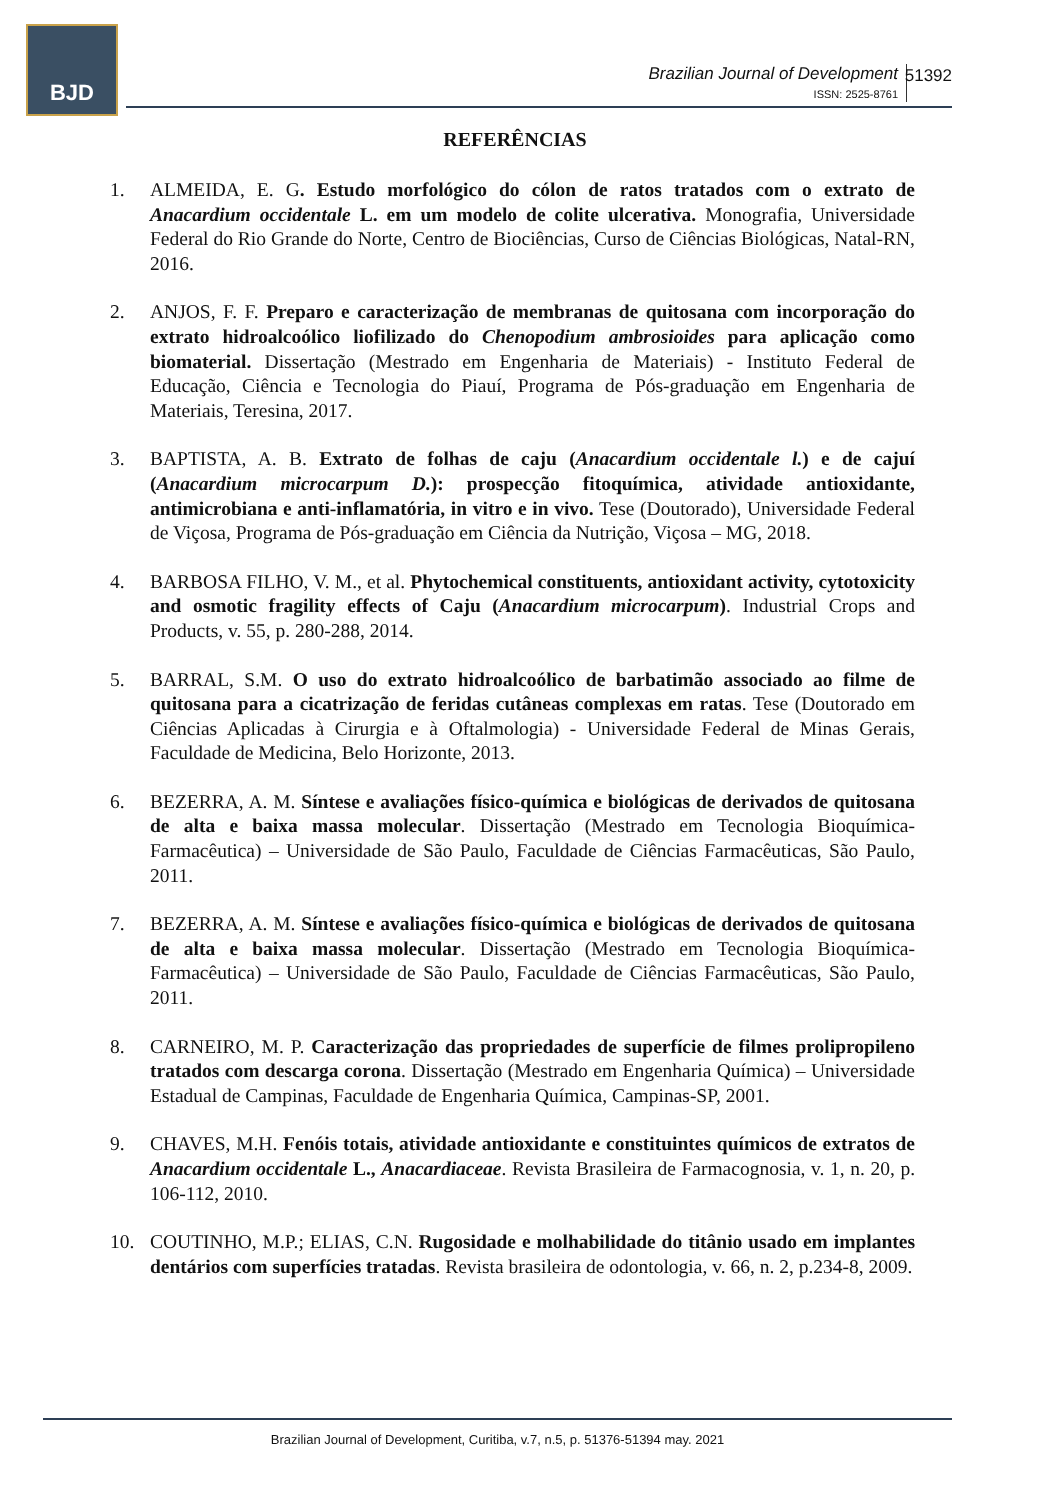BJD
Brazilian Journal of Development
ISSN: 2525-8761
51392
REFERÊNCIAS
1. ALMEIDA, E. G. Estudo morfológico do cólon de ratos tratados com o extrato de Anacardium occidentale L. em um modelo de colite ulcerativa. Monografia, Universidade Federal do Rio Grande do Norte, Centro de Biociências, Curso de Ciências Biológicas, Natal-RN, 2016.
2. ANJOS, F. F. Preparo e caracterização de membranas de quitosana com incorporação do extrato hidroalcoólico liofilizado do Chenopodium ambrosioides para aplicação como biomaterial. Dissertação (Mestrado em Engenharia de Materiais) - Instituto Federal de Educação, Ciência e Tecnologia do Piauí, Programa de Pós-graduação em Engenharia de Materiais, Teresina, 2017.
3. BAPTISTA, A. B. Extrato de folhas de caju (Anacardium occidentale l.) e de cajuí (Anacardium microcarpum D.): prospecção fitoquímica, atividade antioxidante, antimicrobiana e anti-inflamatória, in vitro e in vivo. Tese (Doutorado), Universidade Federal de Viçosa, Programa de Pós-graduação em Ciência da Nutrição, Viçosa – MG, 2018.
4. BARBOSA FILHO, V. M., et al. Phytochemical constituents, antioxidant activity, cytotoxicity and osmotic fragility effects of Caju (Anacardium microcarpum). Industrial Crops and Products, v. 55, p. 280-288, 2014.
5. BARRAL, S.M. O uso do extrato hidroalcoólico de barbatimão associado ao filme de quitosana para a cicatrização de feridas cutâneas complexas em ratas. Tese (Doutorado em Ciências Aplicadas à Cirurgia e à Oftalmologia) - Universidade Federal de Minas Gerais, Faculdade de Medicina, Belo Horizonte, 2013.
6. BEZERRA, A. M. Síntese e avaliações físico-química e biológicas de derivados de quitosana de alta e baixa massa molecular. Dissertação (Mestrado em Tecnologia Bioquímica-Farmacêutica) – Universidade de São Paulo, Faculdade de Ciências Farmacêuticas, São Paulo, 2011.
7. BEZERRA, A. M. Síntese e avaliações físico-química e biológicas de derivados de quitosana de alta e baixa massa molecular. Dissertação (Mestrado em Tecnologia Bioquímica-Farmacêutica) – Universidade de São Paulo, Faculdade de Ciências Farmacêuticas, São Paulo, 2011.
8. CARNEIRO, M. P. Caracterização das propriedades de superfície de filmes prolipropileno tratados com descarga corona. Dissertação (Mestrado em Engenharia Química) – Universidade Estadual de Campinas, Faculdade de Engenharia Química, Campinas-SP, 2001.
9. CHAVES, M.H. Fenóis totais, atividade antioxidante e constituintes químicos de extratos de Anacardium occidentale L., Anacardiaceae. Revista Brasileira de Farmacognosia, v. 1, n. 20, p. 106-112, 2010.
10. COUTINHO, M.P.; ELIAS, C.N. Rugosidade e molhabilidade do titânio usado em implantes dentários com superfícies tratadas. Revista brasileira de odontologia, v. 66, n. 2, p.234-8, 2009.
Brazilian Journal of Development, Curitiba, v.7, n.5, p. 51376-51394 may. 2021